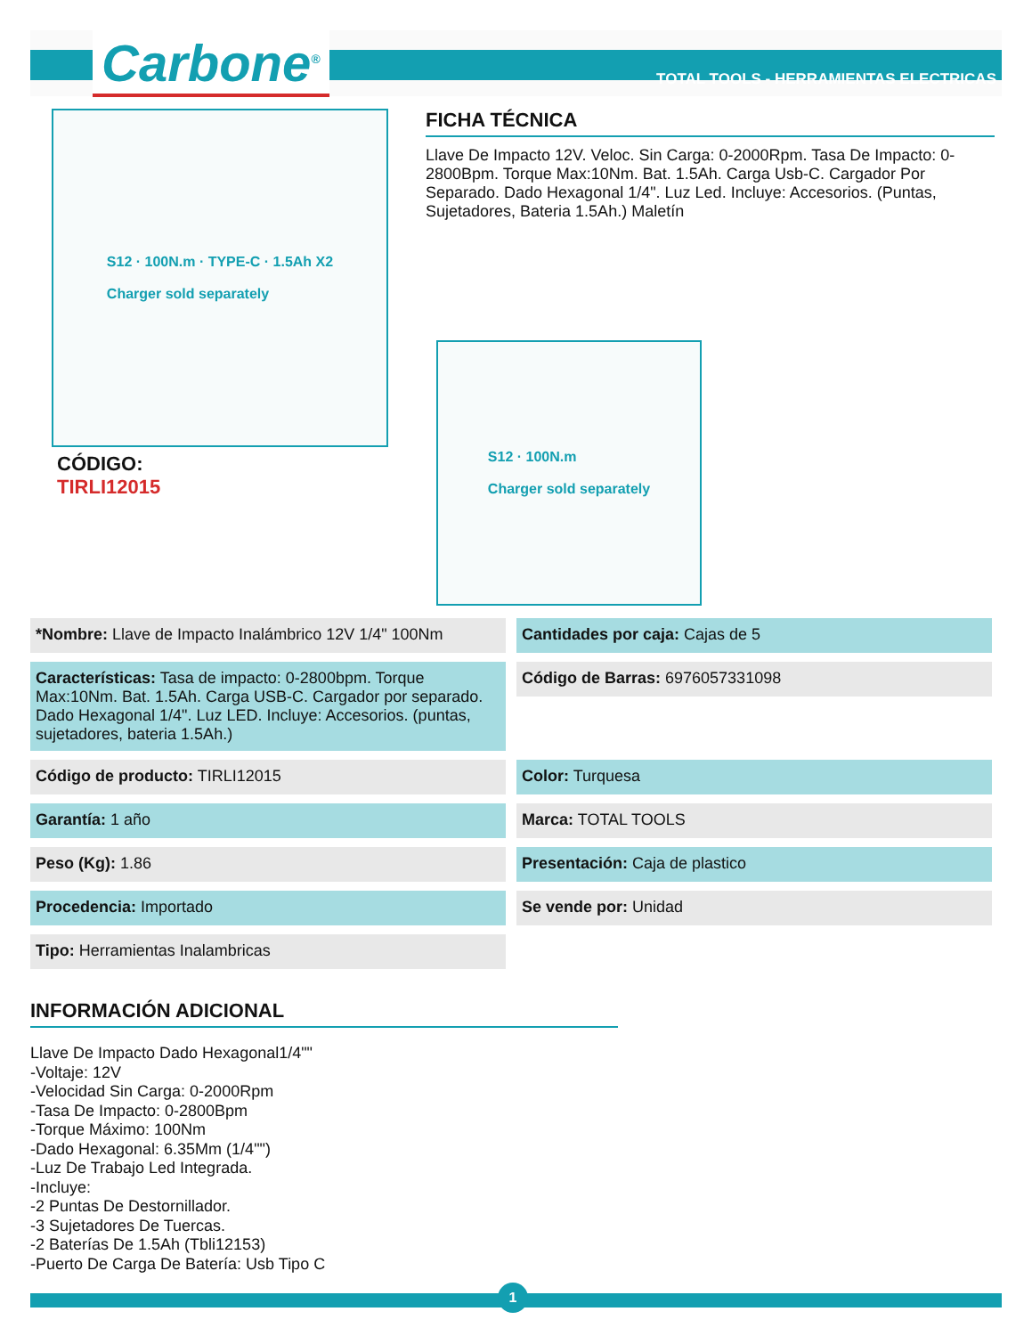Carbone<sup>®</sup>
TOTAL TOOLS - HERRAMIENTAS ELECTRICAS
S12 · 100N.m · TYPE-C · 1.5Ah X2
Charger sold separately
CÓDIGO:
TIRLI12015
FICHA TÉCNICA
Llave De Impacto 12V. Veloc. Sin Carga: 0-2000Rpm. Tasa De Impacto: 0-2800Bpm. Torque Max:10Nm. Bat. 1.5Ah. Carga Usb-C. Cargador Por Separado. Dado Hexagonal 1/4". Luz Led. Incluye: Accesorios. (Puntas, Sujetadores, Bateria 1.5Ah.) Maletín
S12 · 100N.m
Charger sold separately
*Nombre: Llave de Impacto Inalámbrico 12V 1/4" 100Nm
Cantidades por caja: Cajas de 5
Características: Tasa de impacto: 0-2800bpm. Torque Max:10Nm. Bat. 1.5Ah. Carga USB-C. Cargador por separado. Dado Hexagonal 1/4". Luz LED. Incluye: Accesorios. (puntas, sujetadores, bateria 1.5Ah.)
Código de Barras: 6976057331098
Código de producto: TIRLI12015
Color: Turquesa
Garantía: 1 año
Marca: TOTAL TOOLS
Peso (Kg): 1.86
Presentación: Caja de plastico
Procedencia: Importado
Se vende por: Unidad
Tipo: Herramientas Inalambricas
INFORMACIÓN ADICIONAL
Llave De Impacto Dado Hexagonal1/4""
-Voltaje: 12V
-Velocidad Sin Carga: 0-2000Rpm
-Tasa De Impacto: 0-2800Bpm
-Torque Máximo: 100Nm
-Dado Hexagonal: 6.35Mm (1/4"")
-Luz De Trabajo Led Integrada.
-Incluye:
-2 Puntas De Destornillador.
-3 Sujetadores De Tuercas.
-2 Baterías De 1.5Ah (Tbli12153)
-Puerto De Carga De Batería: Usb Tipo C
1